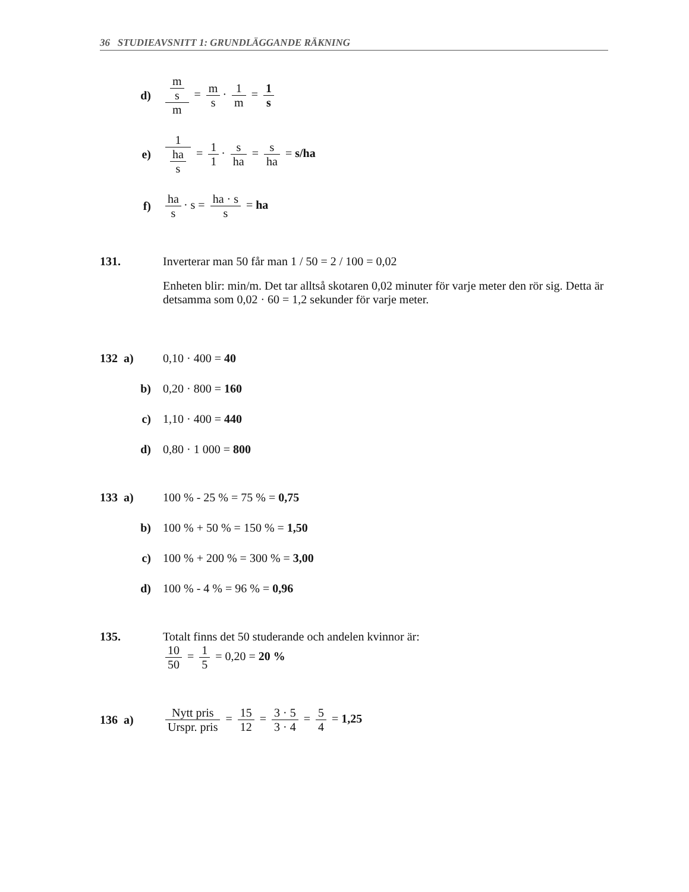36 STUDIEAVSNITT 1: GRUNDLÄGGANDE RÄKNING
d) m s m = m s · 1 m = 1 s
e) 1 ha s = 1 1 · s ha = s ha = s/ha
f) ha s · s = ha · s s = ha
131. Inverterar man 50 får man 1 / 50 = 2 / 100 = 0,02
Enheten blir: min/m. Det tar alltså skotaren 0,02 minuter för varje meter den rör sig. Detta är detsamma som 0,02 · 60 = 1,2 sekunder för varje meter.
132 a) 0,10 · 400 = 40
b) 0,20 · 800 = 160
c) 1,10 · 400 = 440
d) 0,80 · 1 000 = 800
133 a) 100 % - 25 % = 75 % = 0,75
b) 100 % + 50 % = 150 % = 1,50
c) 100 % + 200 % = 300 % = 3,00
d) 100 % - 4 % = 96 % = 0,96
135. Totalt finns det 50 studerande och andelen kvinnor är:
10 50 = 1 5 = 0,20 = 20 %
136 a)
Nytt pris Urspr. pris = 15 12 = 3 · 5 3 · 4 = 5 4 = 1,25